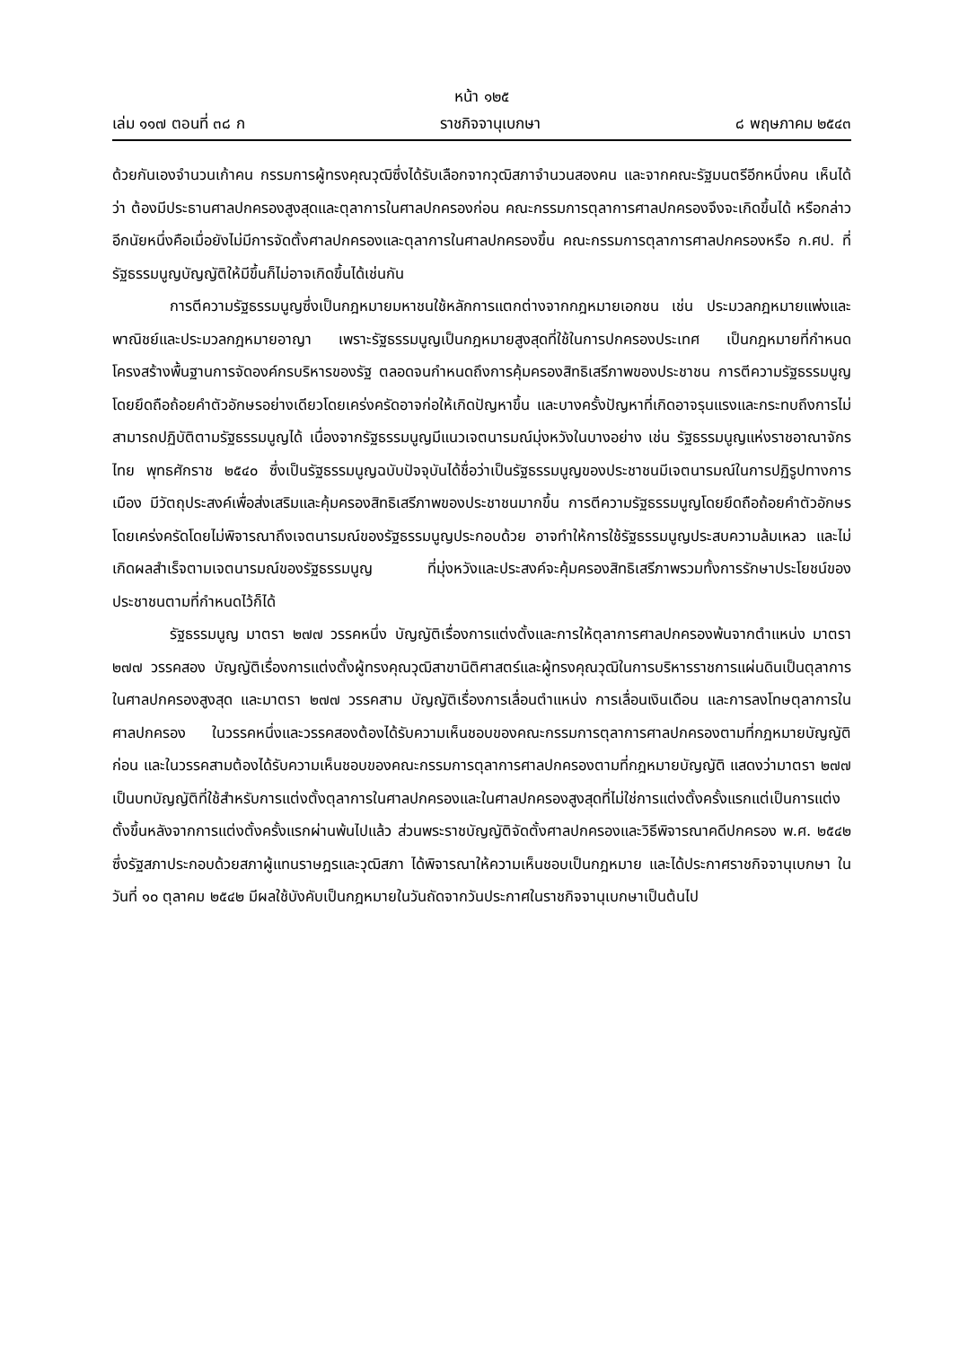หน้า ๑๒๕
เล่ม ๑๑๗ ตอนที่ ๓๘ ก ราชกิจจานุเบกษา ๘ พฤษภาคม ๒๕๔๓
ด้วยกันเองจำนวนเก้าคน กรรมการผู้ทรงคุณวุฒิซึ่งได้รับเลือกจากวุฒิสภาจำนวนสองคน และจากคณะรัฐมนตรีอีกหนึ่งคน เห็นได้ว่า ต้องมีประธานศาลปกครองสูงสุดและตุลาการในศาลปกครองก่อน คณะกรรมการตุลาการศาลปกครองจึงจะเกิดขึ้นได้ หรือกล่าวอีกนัยหนึ่งคือเมื่อยังไม่มีการจัดตั้งศาลปกครองและตุลาการในศาลปกครองขึ้น คณะกรรมการตุลาการศาลปกครองหรือ ก.ศป. ที่รัฐธรรมนูญบัญญัติให้มีขึ้นก็ไม่อาจเกิดขึ้นได้เช่นกัน
การตีความรัฐธรรมนูญซึ่งเป็นกฎหมายมหาชนใช้หลักการแตกต่างจากกฎหมายเอกชน เช่น ประมวลกฎหมายแพ่งและพาณิชย์และประมวลกฎหมายอาญา เพราะรัฐธรรมนูญเป็นกฎหมายสูงสุดที่ใช้ในการปกครองประเทศ เป็นกฎหมายที่กำหนดโครงสร้างพื้นฐานการจัดองค์กรบริหารของรัฐ ตลอดจนกำหนดถึงการคุ้มครองสิทธิเสรีภาพของประชาชน การตีความรัฐธรรมนูญโดยยึดถือถ้อยคำตัวอักษรอย่างเดียวโดยเคร่งครัดอาจก่อให้เกิดปัญหาขึ้น และบางครั้งปัญหาที่เกิดอาจรุนแรงและกระทบถึงการไม่สามารถปฏิบัติตามรัฐธรรมนูญได้ เนื่องจากรัฐธรรมนูญมีแนวเจตนารมณ์มุ่งหวังในบางอย่าง เช่น รัฐธรรมนูญแห่งราชอาณาจักรไทย พุทธศักราช ๒๕๔๐ ซึ่งเป็นรัฐธรรมนูญฉบับปัจจุบันได้ชื่อว่าเป็นรัฐธรรมนูญของประชาชนมีเจตนารมณ์ในการปฏิรูปทางการเมือง มีวัตถุประสงค์เพื่อส่งเสริมและคุ้มครองสิทธิเสรีภาพของประชาชนมากขึ้น การตีความรัฐธรรมนูญโดยยึดถือถ้อยคำตัวอักษรโดยเคร่งครัดโดยไม่พิจารณาถึงเจตนารมณ์ของรัฐธรรมนูญประกอบด้วย อาจทำให้การใช้รัฐธรรมนูญประสบความล้มเหลว และไม่เกิดผลสำเร็จตามเจตนารมณ์ของรัฐธรรมนูญ ที่มุ่งหวังและประสงค์จะคุ้มครองสิทธิเสรีภาพรวมทั้งการรักษาประโยชน์ของประชาชนตามที่กำหนดไว้ก็ได้
รัฐธรรมนูญ มาตรา ๒๗๗ วรรคหนึ่ง บัญญัติเรื่องการแต่งตั้งและการให้ตุลาการศาลปกครองพ้นจากตำแหน่ง มาตรา ๒๗๗ วรรคสอง บัญญัติเรื่องการแต่งตั้งผู้ทรงคุณวุฒิสาขานิติศาสตร์และผู้ทรงคุณวุฒิในการบริหารราชการแผ่นดินเป็นตุลาการในศาลปกครองสูงสุด และมาตรา ๒๗๗ วรรคสาม บัญญัติเรื่องการเลื่อนตำแหน่ง การเลื่อนเงินเดือน และการลงโทษตุลาการในศาลปกครอง ในวรรคหนึ่งและวรรคสองต้องได้รับความเห็นชอบของคณะกรรมการตุลาการศาลปกครองตามที่กฎหมายบัญญัติก่อน และในวรรคสามต้องได้รับความเห็นชอบของคณะกรรมการตุลาการศาลปกครองตามที่กฎหมายบัญญัติ แสดงว่ามาตรา ๒๗๗ เป็นบทบัญญัติที่ใช้สำหรับการแต่งตั้งตุลาการในศาลปกครองและในศาลปกครองสูงสุดที่ไม่ใช่การแต่งตั้งครั้งแรกแต่เป็นการแต่งตั้งขึ้นหลังจากการแต่งตั้งครั้งแรกผ่านพ้นไปแล้ว ส่วนพระราชบัญญัติจัดตั้งศาลปกครองและวิธีพิจารณาคดีปกครอง พ.ศ. ๒๕๔๒ ซึ่งรัฐสภาประกอบด้วยสภาผู้แทนราษฎรและวุฒิสภา ได้พิจารณาให้ความเห็นชอบเป็นกฎหมาย และได้ประกาศราชกิจจานุเบกษา ในวันที่ ๑๐ ตุลาคม ๒๕๔๒ มีผลใช้บังคับเป็นกฎหมายในวันถัดจากวันประกาศในราชกิจจานุเบกษาเป็นต้นไป